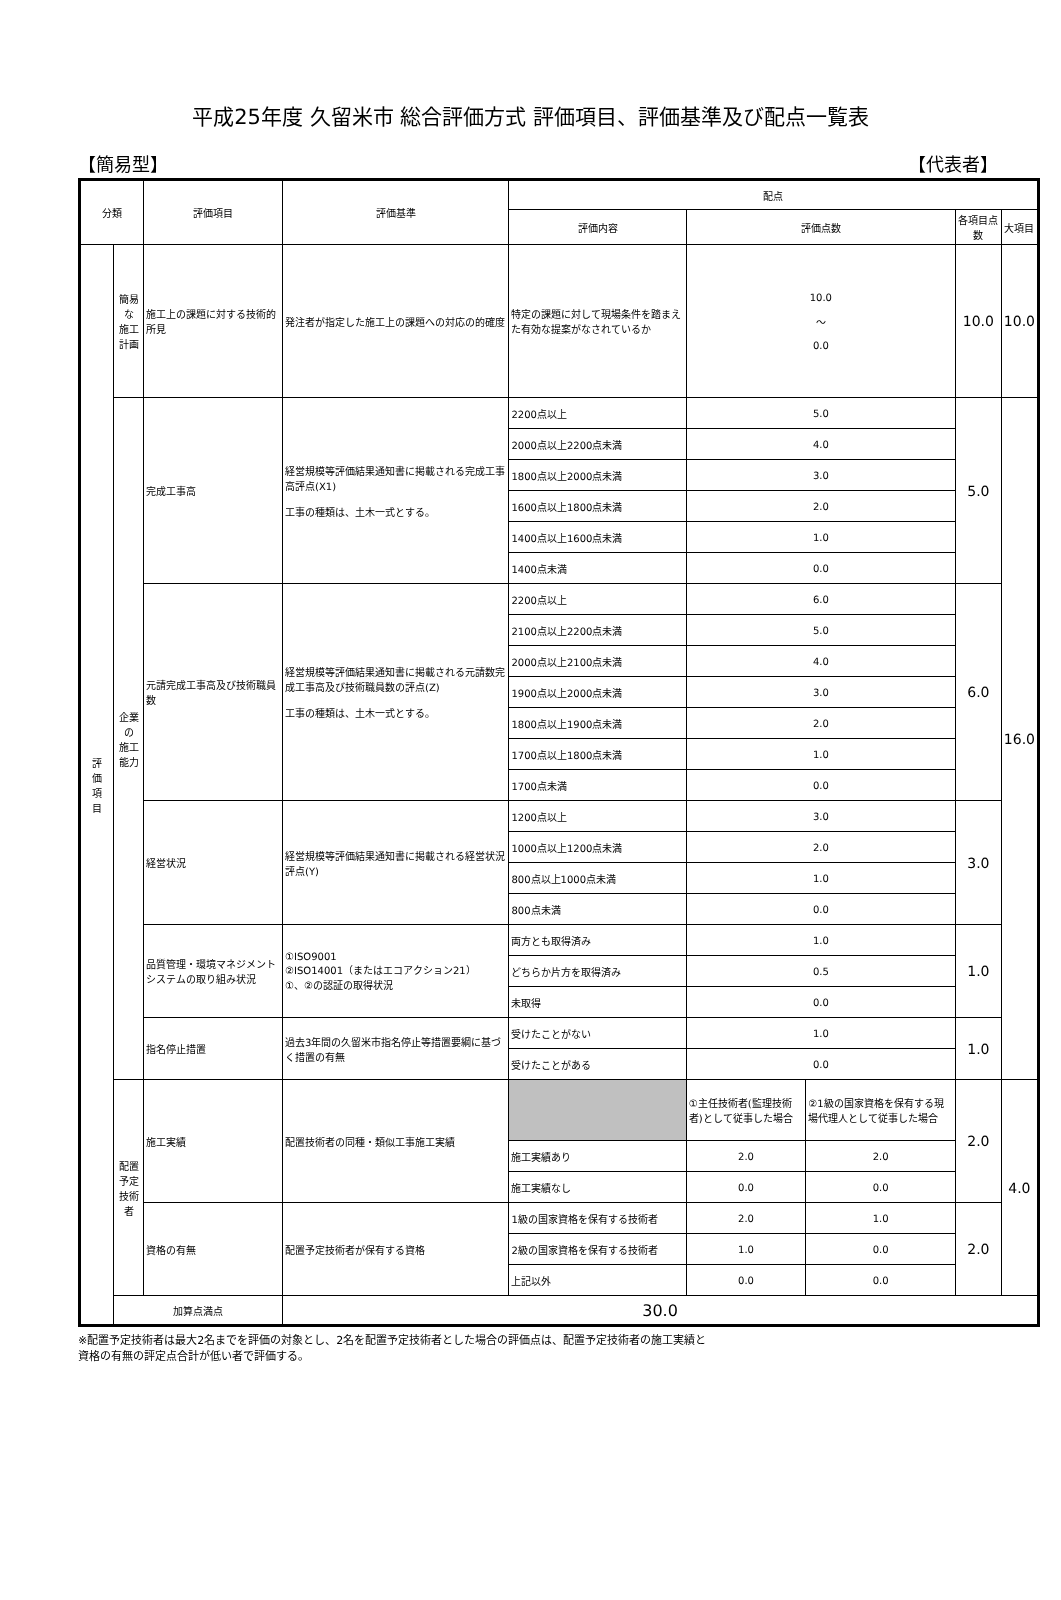平成25年度 久留米市 総合評価方式 評価項目、評価基準及び配点一覧表
【簡易型】 【代表者】
| 分類 | | 評価項目 | 評価基準 | 配点 | | | | |
| --- | --- | --- | --- | --- | --- | --- | --- | --- |
| | | | | 評価内容 | 評価点数 | | 各項目点数 | 大項目 |
| 評 価 項 目 | 簡易な 施工計画 | 施工上の課題に対する技術的所見 | 発注者が指定した施工上の課題への対応の的確度 | 特定の課題に対して現場条件を踏まえた有効な提案がなされているか | 10.0 ～ 0.0 | | 10.0 | 10.0 |
| | 企業の 施工能力 | 完成工事高 | 経営規模等評価結果通知書に掲載される完成工事高評点(X1) 工事の種類は、土木一式とする。 | 2200点以上 | 5.0 | | 5.0 | 16.0 |
| | | | | 2000点以上2200点未満 | 4.0 | | | |
| | | | | 1800点以上2000点未満 | 3.0 | | | |
| | | | | 1600点以上1800点未満 | 2.0 | | | |
| | | | | 1400点以上1600点未満 | 1.0 | | | |
| | | | | 1400点未満 | 0.0 | | | |
| | | 元請完成工事高及び技術職員数 | 経営規模等評価結果通知書に掲載される元請数完成工事高及び技術職員数の評点(Z) 工事の種類は、土木一式とする。 | 2200点以上 | 6.0 | | 6.0 | |
| | | | | 2100点以上2200点未満 | 5.0 | | | |
| | | | | 2000点以上2100点未満 | 4.0 | | | |
| | | | | 1900点以上2000点未満 | 3.0 | | | |
| | | | | 1800点以上1900点未満 | 2.0 | | | |
| | | | | 1700点以上1800点未満 | 1.0 | | | |
| | | | | 1700点未満 | 0.0 | | | |
| | | 経営状況 | 経営規模等評価結果通知書に掲載される経営状況評点(Y) | 1200点以上 | 3.0 | | 3.0 | |
| | | | | 1000点以上1200点未満 | 2.0 | | | |
| | | | | 800点以上1000点未満 | 1.0 | | | |
| | | | | 800点未満 | 0.0 | | | |
| | | 品質管理・環境マネジメントシステムの取り組み状況 | ①ISO9001 ②ISO14001（またはエコアクション21） ①、②の認証の取得状況 | 両方とも取得済み | 1.0 | | 1.0 | |
| | | | | どちらか片方を取得済み | 0.5 | | | |
| | | | | 未取得 | 0.0 | | | |
| | | 指名停止措置 | 過去3年間の久留米市指名停止等措置要綱に基づく措置の有無 | 受けたことがない | 1.0 | | 1.0 | |
| | | | | 受けたことがある | 0.0 | | | |
| | 配置予定 技術者 | 施工実績 | 配置技術者の同種・類似工事施工実績 | | ①主任技術者(監理技術者)として従事した場合 | ②1級の国家資格を保有する現場代理人として従事した場合 | 2.0 | 4.0 |
| | | | | 施工実績あり | 2.0 | 2.0 | | |
| | | | | 施工実績なし | 0.0 | 0.0 | | |
| | | 資格の有無 | 配置予定技術者が保有する資格 | 1級の国家資格を保有する技術者 | 2.0 | 1.0 | 2.0 | |
| | | | | 2級の国家資格を保有する技術者 | 1.0 | 0.0 | | |
| | | | | 上記以外 | 0.0 | 0.0 | | |
| | 加算点満点 | | 30.0 | | | | | |
※配置予定技術者は最大2名までを評価の対象とし、2名を配置予定技術者とした場合の評価点は、配置予定技術者の施工実績と
資格の有無の評定点合計が低い者で評価する。